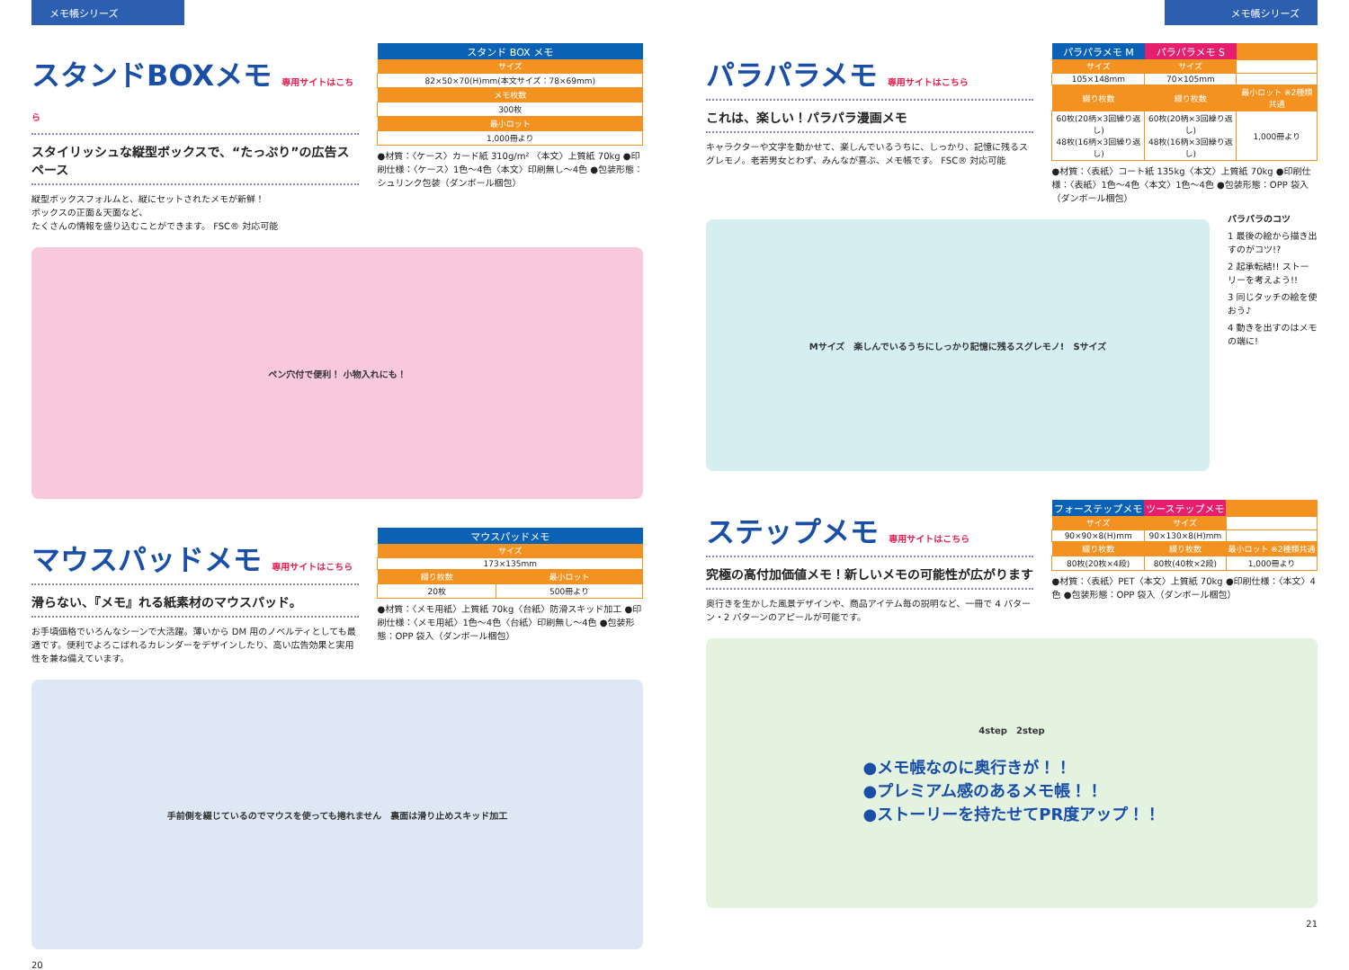メモ帳シリーズ
スタンドBOXメモ 専用サイトはこちら
スタイリッシュな縦型ボックスで、“たっぷり”の広告スペース
縦型ボックスフォルムと、縦にセットされたメモが新鮮！
ボックスの正面＆天面など、
たくさんの情報を盛り込むことができます。 FSC® 対応可能
| スタンド BOX メモ |
| --- |
| サイズ |
| 82×50×70(H)mm(本文サイズ：78×69mm) |
| メモ枚数 |
| 300枚 |
| 最小ロット |
| 1,000冊より |
●材質：〈ケース〉カード紙 310g/m² 〈本文〉上質紙 70kg ●印刷仕様：〈ケース〉1色～4色〈本文〉印刷無し～4色 ●包装形態：シュリンク包装（ダンボール梱包）
ペン穴付で便利！ 小物入れにも！
マウスパッドメモ 専用サイトはこちら
滑らない、『メモ』れる紙素材のマウスパッド。
お手頃価格でいろんなシーンで大活躍。薄いから DM 用のノベルティとしても最適です。便利でよろこばれるカレンダーをデザインしたり、高い広告効果と実用性を兼ね備えています。
| マウスパッドメモ | |
| --- | --- |
| サイズ | |
| 173×135mm | |
| 綴り枚数 | 最小ロット |
| 20枚 | 500冊より |
●材質：〈メモ用紙〉上質紙 70kg〈台紙〉防滑スキッド加工 ●印刷仕様：〈メモ用紙〉1色～4色〈台紙〉印刷無し～4色 ●包装形態：OPP 袋入（ダンボール梱包）
手前側を綴じているのでマウスを使っても捲れません　裏面は滑り止めスキッド加工
20
メモ帳シリーズ
パラパラメモ 専用サイトはこちら
これは、楽しい！パラパラ漫画メモ
キャラクターや文字を動かせて、楽しんでいるうちに、しっかり、記憶に残るスグレモノ。老若男女とわず、みんなが喜ぶ、メモ帳です。 FSC® 対応可能
| パラパラメモ M | パラパラメモ S | |
| --- | --- | --- |
| サイズ | サイズ | |
| 105×148mm | 70×105mm | |
| 綴り枚数 | 綴り枚数 | 最小ロット ※2種類共通 |
| 60枚(20柄×3回繰り返し) 48枚(16柄×3回繰り返し) | 60枚(20柄×3回繰り返し) 48枚(16柄×3回繰り返し) | 1,000冊より |
●材質：〈表紙〉コート紙 135kg〈本文〉上質紙 70kg ●印刷仕様：〈表紙〉1色～4色〈本文〉1色～4色 ●包装形態：OPP 袋入（ダンボール梱包）
Mサイズ　楽しんでいるうちにしっかり記憶に残るスグレモノ!　Sサイズ
パラパラのコツ
1 最後の絵から描き出すのがコツ!?
2 起承転結!! ストーリーを考えよう!!
3 同じタッチの絵を使おう♪
4 動きを出すのはメモの端に!
ステップメモ 専用サイトはこちら
究極の高付加価値メモ！新しいメモの可能性が広がります
奥行きを生かした風景デザインや、商品アイテム毎の説明など、一冊で 4 パターン・2 パターンのアピールが可能です。
| フォーステップメモ | ツーステップメモ | |
| --- | --- | --- |
| サイズ | サイズ | |
| 90×90×8(H)mm | 90×130×8(H)mm | |
| 綴り枚数 | 綴り枚数 | 最小ロット ※2種類共通 |
| 80枚(20枚×4段) | 80枚(40枚×2段) | 1,000冊より |
●材質：〈表紙〉PET〈本文〉上質紙 70kg ●印刷仕様：〈本文〉4色 ●包装形態：OPP 袋入（ダンボール梱包）
4step　2step
●メモ帳なのに奥行きが！！
●プレミアム感のあるメモ帳！！
●ストーリーを持たせてPR度アップ！！
21